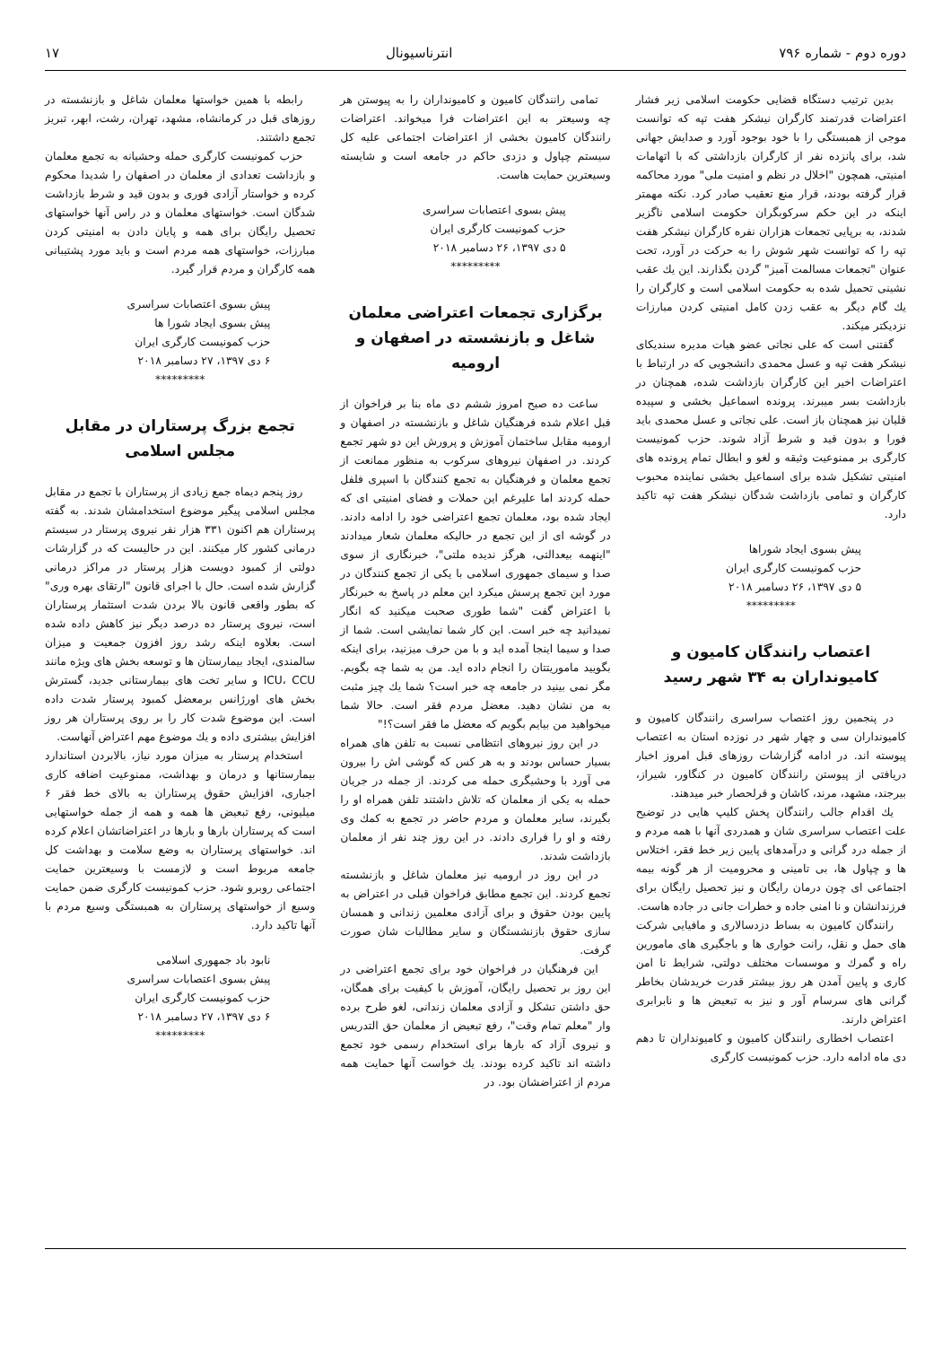دوره دوم - شماره ۷۹۶ انترناسیونال ۱۷
بدین ترتیب دستگاه قضایی حکومت اسلامی زیر فشار اعتراضات قدرتمند کارگران نیشکر هفت تپه که توانست موجی از همبستگی را با خود بوجود آورد و صدایش جهانی شد، برای پانزده نفر از کارگران بازداشتی که با اتهامات امنیتی، همچون "اخلال در نظم و امنیت ملی" مورد محاکمه قرار گرفته بودند، قرار منع تعقیب صادر کرد. نکته مهمتر اینکه در این حکم سرکوبگران حکومت اسلامی ناگزیر شدند، به برپایی تجمعات هزاران نفره کارگران نیشکر هفت تپه را که توانست شهر شوش را به حرکت در آورد، تحت عنوان "تجمعات مسالمت آمیز" گردن بگذارند. این یك عقب نشینی تحمیل شده به حکومت اسلامی است و کارگران را یك گام دیگر به عقب زدن کامل امنیتی کردن مبارزات نزدیکتر میکند.
گفتنی است که علی نجاتی عضو هیات مدیره سندیکای نیشکر هفت تپه و عسل محمدی دانشجویی که در ارتباط با اعتراضات اخیر این کارگران بازداشت شده، همچنان در بازداشت بسر میبرند. پرونده اسماعیل بخشی و سپیده قلیان نیز همچنان باز است. علی نجاتی و عسل محمدی باید فورا و بدون قید و شرط آزاد شوند. حزب کمونیست کارگری بر ممنوعیت وثیقه و لغو و ابطال تمام پرونده های امنیتی تشکیل شده برای اسماعیل بخشی نماینده محبوب کارگران و تمامی بازداشت شدگان نیشکر هفت تپه تاکید دارد.
پیش بسوی ایجاد شوراها
حزب کمونیست کارگری ایران
۵ دی ۱۳۹۷، ۲۶ دسامبر ۲۰۱۸
*********
اعتصاب رانندگان کامیون و کامیونداران به ۳۴ شهر رسید
در پنجمین روز اعتصاب سراسری رانندگان کامیون و کامیونداران سی و چهار شهر در نوزده استان به اعتصاب پیوسته اند. در ادامه گزارشات روزهای قبل امروز اخبار دریافتی از پیوستن رانندگان کامیون در کنگاور، شیراز، بیرجند، مشهد، مرند، کاشان و قرلحصار خبر میدهند.
یك اقدام جالب رانندگان پخش کلیپ هایی در توضیح علت اعتصاب سراسری شان و همدردی آنها با همه مردم و از جمله درد گرانی و درآمدهای پایین زیر خط فقر، اختلاس ها و چپاول ها، بی تامینی و محرومیت از هر گونه بیمه اجتماعی ای چون درمان رایگان و نیز تحصیل رایگان برای فرزندانشان و نا امنی جاده و خطرات جانی در جاده هاست.
رانندگان کامیون به بساط دزدسالاری و مافیایی شرکت های حمل و نقل، رانت خواری ها و باجگیری های مامورین راه و گمرك و موسسات مختلف دولتی، شرایط نا امن کاری و پایین آمدن هر روز بیشتر قدرت خریدشان بخاطر گرانی های سرسام آور و نیز به تبعیض ها و نابرابری اعتراض دارند.
اعتصاب اخطاری رانندگان کامیون و کامیونداران تا دهم دی ماه ادامه دارد. حزب کمونیست کارگری
تمامی رانندگان کامیون و کامیونداران را به پیوستن هر چه وسیعتر به این اعتراضات فرا میخواند. اعتراضات رانندگان کامیون بخشی از اعتراضات اجتماعی علیه کل سیستم چپاول و دزدی حاکم در جامعه است و شایسته وسیعترین حمایت هاست.
پیش بسوی اعتصابات سراسری
حزب کمونیست کارگری ایران
۵ دی ۱۳۹۷، ۲۶ دسامبر ۲۰۱۸
*********
برگزاری تجمعات اعتراضی معلمان شاغل و بازنشسته در اصفهان و ارومیه
ساعت ده صبح امروز ششم دی ماه بنا بر فراخوان از قبل اعلام شده فرهنگیان شاغل و بازنشسته در اصفهان و ارومیه مقابل ساختمان آموزش و پرورش این دو شهر تجمع کردند. در اصفهان نیروهای سرکوب به منظور ممانعت از تجمع معلمان و فرهنگیان به تجمع کنندگان با اسپری فلفل حمله کردند اما علیرغم این حملات و فضای امنیتی ای که ایجاد شده بود، معلمان تجمع اعتراضی خود را ادامه دادند. در گوشه ای از این تجمع در حالیکه معلمان شعار میدادند "اینهمه بیعدالتی، هرگز ندیده ملتی"، خبرنگاری از سوی صدا و سیمای جمهوری اسلامی با یکی از تجمع کنندگان در مورد این تجمع پرسش میکرد این معلم در پاسخ به خبرنگار با اعتراض گفت "شما طوری صحبت میکنید که انگار نمیدانید چه خبر است. این کار شما نمایشی است. شما از صدا و سیما اینجا آمده اید و با من حرف میزنید، برای اینکه بگویید ماموریتتان را انجام داده اید. من به شما چه بگویم. مگر نمی بینید در جامعه چه خبر است؟ شما یك چیز مثبت به من نشان دهید. معضل مردم فقر است. حالا شما میخواهید من بیایم بگویم که معضل ما فقر است؟!"
در این روز نیروهای انتظامی نسبت به تلفن های همراه بسیار حساس بودند و به هر کس که گوشی اش را بیرون می آورد با وحشیگری حمله می کردند. از جمله در جریان حمله به یکی از معلمان که تلاش داشتند تلفن همراه او را بگیرند، سایر معلمان و مردم حاضر در تجمع به کمك وی رفته و او را فراری دادند. در این روز چند نفر از معلمان بازداشت شدند.
در این روز در ارومیه نیز معلمان شاغل و بازنشسته تجمع کردند. این تجمع مطابق فراخوان قبلی در اعتراض به پایین بودن حقوق و برای آزادی معلمین زندانی و همسان سازی حقوق بازنشستگان و سایر مطالبات شان صورت گرفت.
این فرهنگیان در فراخوان خود برای تجمع اعتراضی در این روز بر تحصیل رایگان، آموزش با کیفیت برای همگان، حق داشتن تشکل و آزادی معلمان زندانی، لغو طرح برده وار "معلم تمام وقت"، رفع تبعیض از معلمان حق التدریس و نیروی آزاد که بارها برای استخدام رسمی خود تجمع داشته اند تاکید کرده بودند. یك خواست آنها حمایت همه مردم از اعتراضشان بود. در
رابطه با همین خواستها معلمان شاغل و بازنشسته در روزهای قبل در کرمانشاه، مشهد، تهران، رشت، ابهر، تبریز تجمع داشتند.
حزب کمونیست کارگری حمله وحشیانه به تجمع معلمان و بازداشت تعدادی از معلمان در اصفهان را شدیدا محکوم کرده و خواستار آزادی فوری و بدون قید و شرط بازداشت شدگان است. خواستهای معلمان و در راس آنها خواستهای تحصیل رایگان برای همه و پایان دادن به امنیتی کردن مبارزات، خواستهای همه مردم است و باید مورد پشتیبانی همه کارگران و مردم قرار گیرد.
پیش بسوی اعتصابات سراسری
پیش بسوی ایجاد شورا ها
حزب کمونیست کارگری ایران
۶ دی ۱۳۹۷، ۲۷ دسامبر ۲۰۱۸
*********
تجمع بزرگ پرستاران در مقابل مجلس اسلامی
روز پنجم دیماه جمع زیادی از پرستاران با تجمع در مقابل مجلس اسلامی پیگیر موضوع استخدامشان شدند. به گفته پرستاران هم اکنون ۳۳۱ هزار نفر نیروی پرستار در سیستم درمانی کشور کار میکنند. این در حالیست که در گزارشات دولتی از کمبود دویست هزار پرستار در مراکز درمانی گزارش شده است. حال با اجرای قانون "ارتقای بهره وری" که بطور واقعی قانون بالا بردن شدت استثمار پرستاران است، نیروی پرستار ده درصد دیگر نیز کاهش داده شده است. بعلاوه اینکه رشد روز افزون جمعیت و میزان سالمندی، ایجاد بیمارستان ها و توسعه بخش های ویژه مانند ICU، CCU و سایر تخت های بیمارستانی جدید، گسترش بخش های اورژانس برمعضل کمبود پرستار شدت داده است. این موضوع شدت کار را بر روی پرستاران هر روز افزایش بیشتری داده و یك موضوع مهم اعتراض آنهاست.
استخدام پرستار به میزان مورد نیاز، بالابردن استاندارد بیمارستانها و درمان و بهداشت، ممنوعیت اضافه کاری اجباری، افزایش حقوق پرستاران به بالای خط فقر ۶ میلیونی، رفع تبعیض ها همه و همه از جمله خواستهایی است که پرستاران بارها و بارها در اعتراضاتشان اعلام کرده اند. خواستهای پرستاران به وضع سلامت و بهداشت کل جامعه مربوط است و لازمست با وسیعترین حمایت اجتماعی روبرو شود. حزب کمونیست کارگری ضمن حمایت وسیع از خواستهای پرستاران به همبستگی وسیع مردم با آنها تاکید دارد.
نابود باد جمهوری اسلامی
پیش بسوی اعتصابات سراسری
حزب کمونیست کارگری ایران
۶ دی ۱۳۹۷، ۲۷ دسامبر ۲۰۱۸
*********